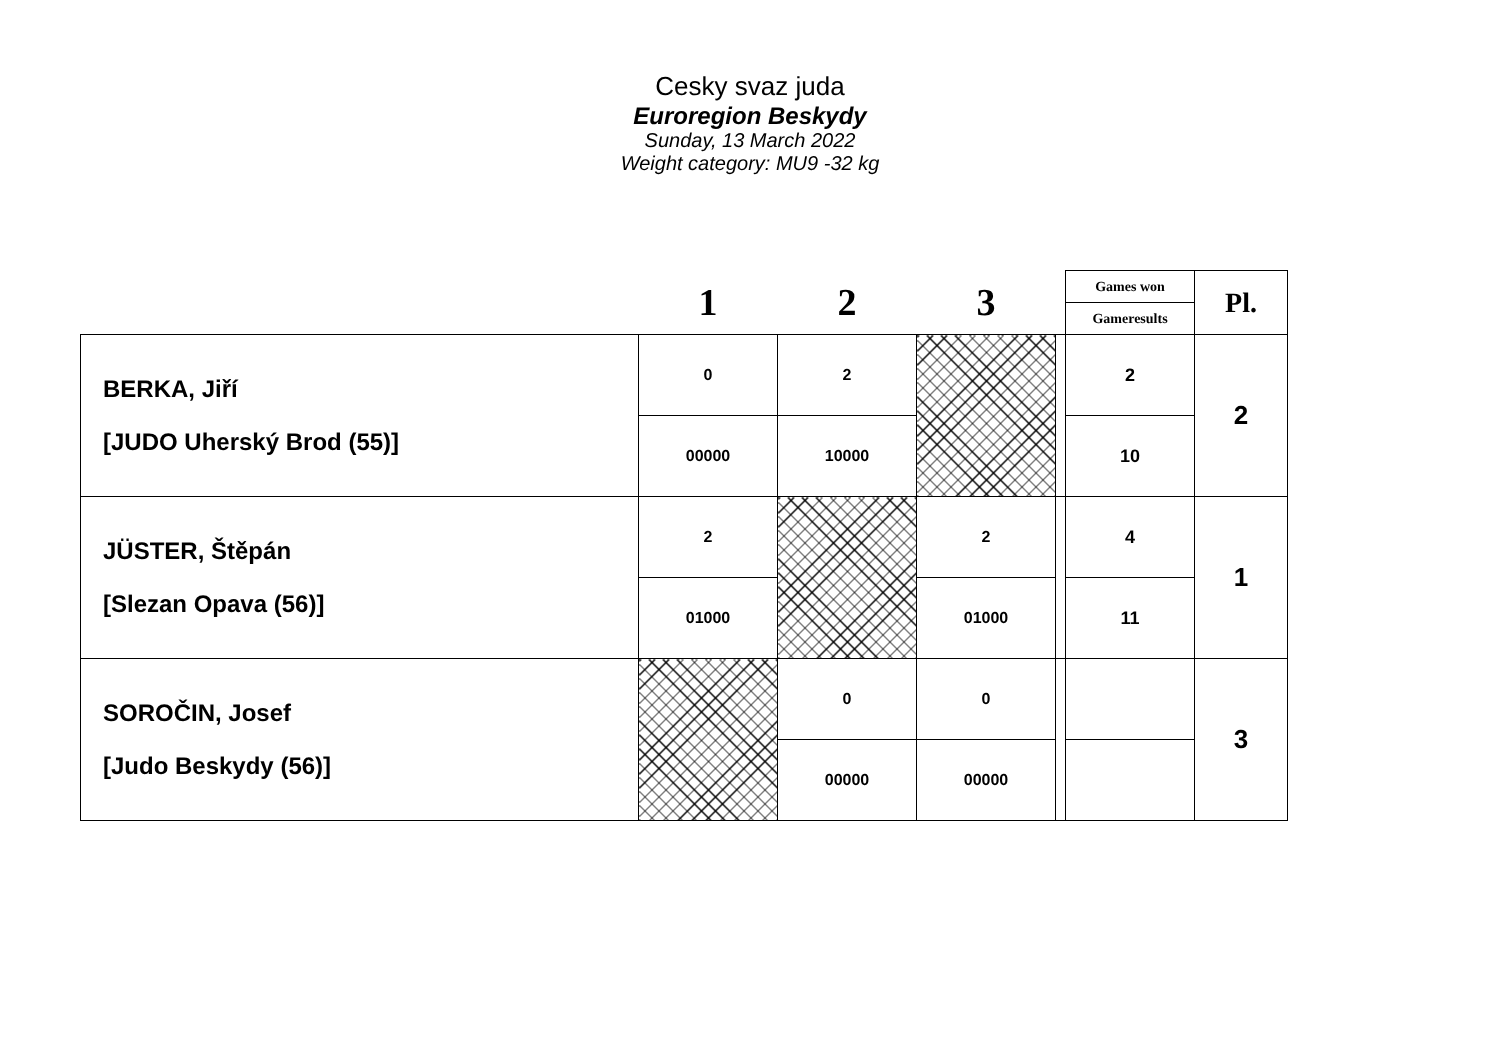Cesky svaz juda
Euroregion Beskydy
Sunday, 13 March 2022
Weight category: MU9 -32 kg
| | 1 | 2 | 3 | | Games won | Pl. |
| --- | --- | --- | --- | --- | --- | --- |
| | | | | | Gameresults | |
| BERKA, Jiří [JUDO Uherský Brod (55)] | 0 | 2 | | | 2 | 2 |
| | 00000 | 10000 | | | 10 | |
| JÜSTER, Štěpán [Slezan Opava (56)] | 2 | | 2 | | 4 | 1 |
| | 01000 | | 01000 | | 11 | |
| SOROČIN, Josef [Judo Beskydy (56)] | | 0 | 0 | | | 3 |
| | | 00000 | 00000 | | | |